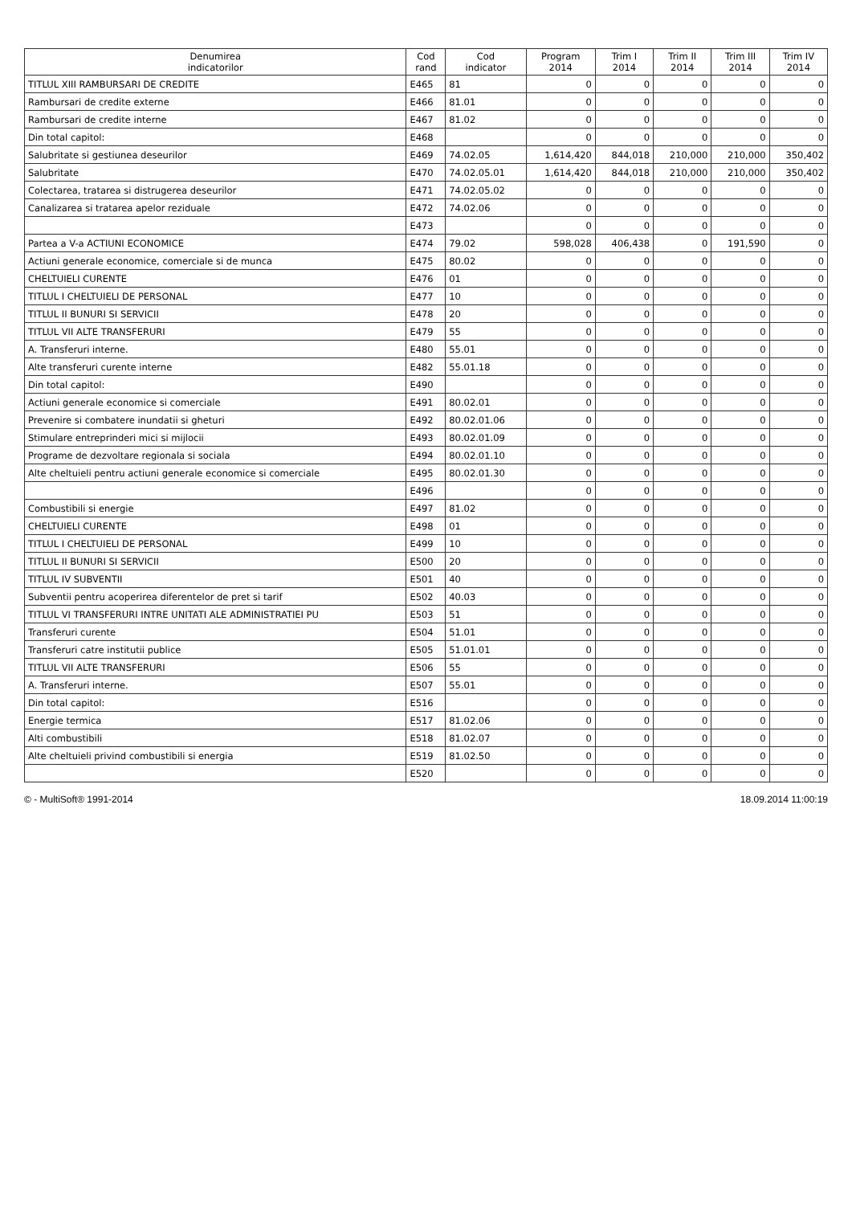| Denumirea indicatorilor | Cod rand | Cod indicator | Program 2014 | Trim I 2014 | Trim II 2014 | Trim III 2014 | Trim IV 2014 |
| --- | --- | --- | --- | --- | --- | --- | --- |
| TITLUL XIII RAMBURSARI DE CREDITE | E465 | 81 | 0 | 0 | 0 | 0 | 0 |
| Rambursari de credite externe | E466 | 81.01 | 0 | 0 | 0 | 0 | 0 |
| Rambursari de credite interne | E467 | 81.02 | 0 | 0 | 0 | 0 | 0 |
| Din total capitol: | E468 | | 0 | 0 | 0 | 0 | 0 |
| Salubritate si gestiunea deseurilor | E469 | 74.02.05 | 1,614,420 | 844,018 | 210,000 | 210,000 | 350,402 |
| Salubritate | E470 | 74.02.05.01 | 1,614,420 | 844,018 | 210,000 | 210,000 | 350,402 |
| Colectarea, tratarea si distrugerea deseurilor | E471 | 74.02.05.02 | 0 | 0 | 0 | 0 | 0 |
| Canalizarea si tratarea apelor reziduale | E472 | 74.02.06 | 0 | 0 | 0 | 0 | 0 |
| | E473 | | 0 | 0 | 0 | 0 | 0 |
| Partea a V-a ACTIUNI ECONOMICE | E474 | 79.02 | 598,028 | 406,438 | 0 | 191,590 | 0 |
| Actiuni generale economice, comerciale si de munca | E475 | 80.02 | 0 | 0 | 0 | 0 | 0 |
| CHELTUIELI CURENTE | E476 | 01 | 0 | 0 | 0 | 0 | 0 |
| TITLUL I CHELTUIELI DE PERSONAL | E477 | 10 | 0 | 0 | 0 | 0 | 0 |
| TITLUL II BUNURI SI SERVICII | E478 | 20 | 0 | 0 | 0 | 0 | 0 |
| TITLUL VII ALTE TRANSFERURI | E479 | 55 | 0 | 0 | 0 | 0 | 0 |
| A. Transferuri interne. | E480 | 55.01 | 0 | 0 | 0 | 0 | 0 |
| Alte transferuri curente interne | E482 | 55.01.18 | 0 | 0 | 0 | 0 | 0 |
| Din total capitol: | E490 | | 0 | 0 | 0 | 0 | 0 |
| Actiuni generale economice si comerciale | E491 | 80.02.01 | 0 | 0 | 0 | 0 | 0 |
| Prevenire si combatere inundatii si gheturi | E492 | 80.02.01.06 | 0 | 0 | 0 | 0 | 0 |
| Stimulare entreprinderi mici si mijlocii | E493 | 80.02.01.09 | 0 | 0 | 0 | 0 | 0 |
| Programe de dezvoltare regionala si sociala | E494 | 80.02.01.10 | 0 | 0 | 0 | 0 | 0 |
| Alte cheltuieli pentru actiuni generale economice si comerciale | E495 | 80.02.01.30 | 0 | 0 | 0 | 0 | 0 |
| | E496 | | 0 | 0 | 0 | 0 | 0 |
| Combustibili si energie | E497 | 81.02 | 0 | 0 | 0 | 0 | 0 |
| CHELTUIELI CURENTE | E498 | 01 | 0 | 0 | 0 | 0 | 0 |
| TITLUL I CHELTUIELI DE PERSONAL | E499 | 10 | 0 | 0 | 0 | 0 | 0 |
| TITLUL II BUNURI SI SERVICII | E500 | 20 | 0 | 0 | 0 | 0 | 0 |
| TITLUL IV SUBVENTII | E501 | 40 | 0 | 0 | 0 | 0 | 0 |
| Subventii pentru acoperirea diferentelor de pret si tarif | E502 | 40.03 | 0 | 0 | 0 | 0 | 0 |
| TITLUL VI TRANSFERURI INTRE UNITATI ALE ADMINISTRATIEI PU | E503 | 51 | 0 | 0 | 0 | 0 | 0 |
| Transferuri curente | E504 | 51.01 | 0 | 0 | 0 | 0 | 0 |
| Transferuri catre institutii publice | E505 | 51.01.01 | 0 | 0 | 0 | 0 | 0 |
| TITLUL VII ALTE TRANSFERURI | E506 | 55 | 0 | 0 | 0 | 0 | 0 |
| A. Transferuri interne. | E507 | 55.01 | 0 | 0 | 0 | 0 | 0 |
| Din total capitol: | E516 | | 0 | 0 | 0 | 0 | 0 |
| Energie termica | E517 | 81.02.06 | 0 | 0 | 0 | 0 | 0 |
| Alti combustibili | E518 | 81.02.07 | 0 | 0 | 0 | 0 | 0 |
| Alte cheltuieli privind combustibili si energia | E519 | 81.02.50 | 0 | 0 | 0 | 0 | 0 |
| | E520 | | 0 | 0 | 0 | 0 | 0 |
© - MultiSoft® 1991-2014 18.09.2014 11:00:19